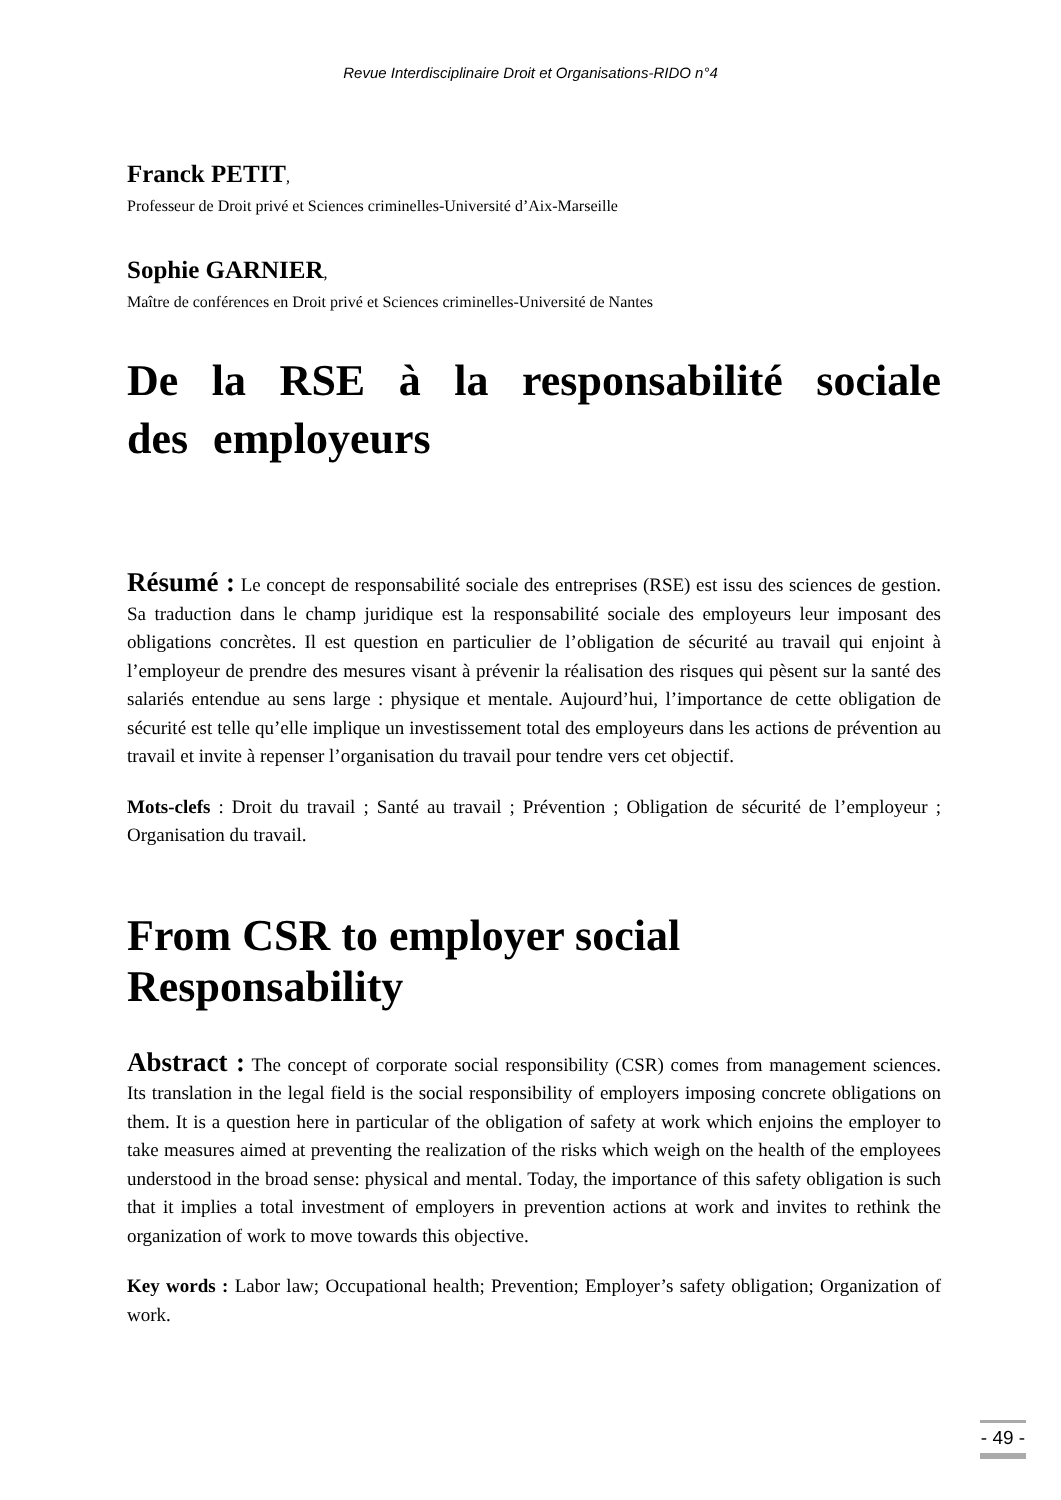Revue Interdisciplinaire Droit et Organisations-RIDO n°4
Franck PETIT,
Professeur de Droit privé et Sciences criminelles-Université d’Aix-Marseille
Sophie GARNIER,
Maître de conférences en Droit privé et Sciences criminelles-Université de Nantes
De la RSE à la responsabilité sociale des employeurs
Résumé : Le concept de responsabilité sociale des entreprises (RSE) est issu des sciences de gestion. Sa traduction dans le champ juridique est la responsabilité sociale des employeurs leur imposant des obligations concrètes. Il est question en particulier de l’obligation de sécurité au travail qui enjoint à l’employeur de prendre des mesures visant à prévenir la réalisation des risques qui pèsent sur la santé des salariés entendue au sens large : physique et mentale. Aujourd’hui, l’importance de cette obligation de sécurité est telle qu’elle implique un investissement total des employeurs dans les actions de prévention au travail et invite à repenser l’organisation du travail pour tendre vers cet objectif.
Mots-clefs : Droit du travail ; Santé au travail ; Prévention ; Obligation de sécurité de l’employeur ; Organisation du travail.
From CSR to employer social Responsability
Abstract : The concept of corporate social responsibility (CSR) comes from management sciences. Its translation in the legal field is the social responsibility of employers imposing concrete obligations on them. It is a question here in particular of the obligation of safety at work which enjoins the employer to take measures aimed at preventing the realization of the risks which weigh on the health of the employees understood in the broad sense: physical and mental. Today, the importance of this safety obligation is such that it implies a total investment of employers in prevention actions at work and invites to rethink the organization of work to move towards this objective.
Key words : Labor law; Occupational health; Prevention; Employer’s safety obligation; Organization of work.
- 49 -